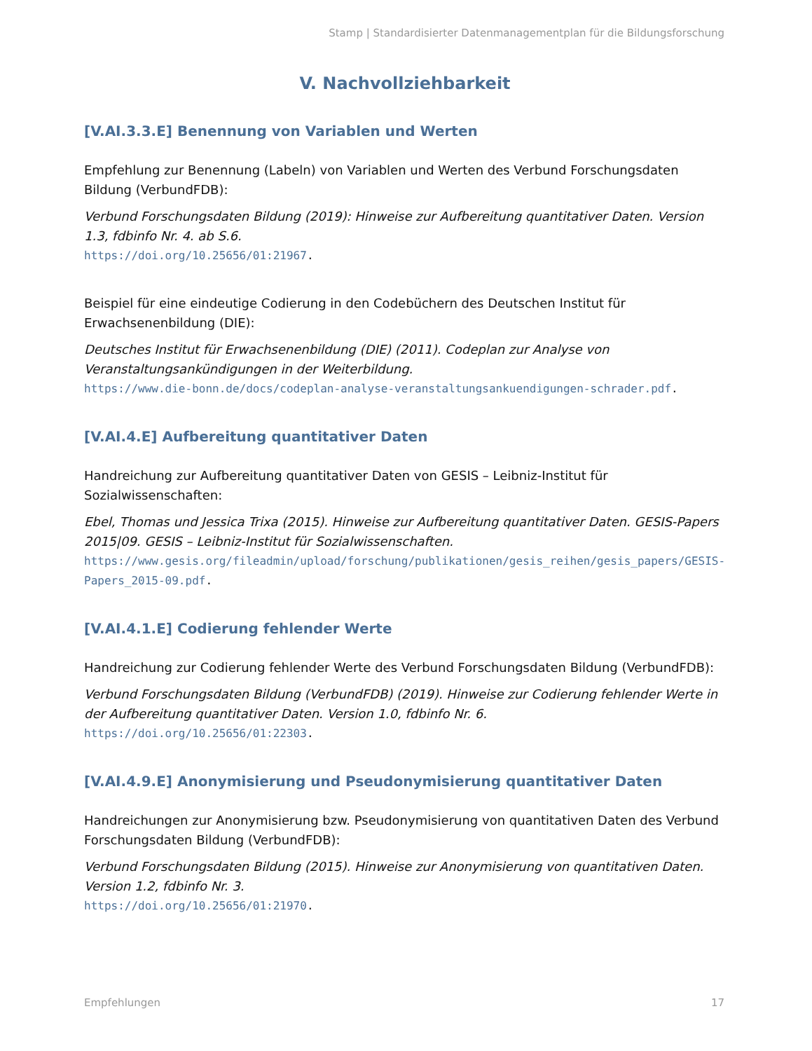Stamp | Standardisierter Datenmanagementplan für die Bildungsforschung
V. Nachvollziehbarkeit
[V.AI.3.3.E] Benennung von Variablen und Werten
Empfehlung zur Benennung (Labeln) von Variablen und Werten des Verbund Forschungsdaten Bildung (VerbundFDB):
Verbund Forschungsdaten Bildung (2019): Hinweise zur Aufbereitung quantitativer Daten. Version 1.3, fdbinfo Nr. 4. ab S.6.
https://doi.org/10.25656/01:21967.
Beispiel für eine eindeutige Codierung in den Codebüchern des Deutschen Institut für Erwachsenenbildung (DIE):
Deutsches Institut für Erwachsenenbildung (DIE) (2011). Codeplan zur Analyse von Veranstaltungsankündigungen in der Weiterbildung.
https://www.die-bonn.de/docs/codeplan-analyse-veranstaltungsankuendigungen-schrader.pdf.
[V.AI.4.E] Aufbereitung quantitativer Daten
Handreichung zur Aufbereitung quantitativer Daten von GESIS – Leibniz-Institut für Sozialwissenschaften:
Ebel, Thomas und Jessica Trixa (2015). Hinweise zur Aufbereitung quantitativer Daten. GESIS-Papers 2015|09. GESIS – Leibniz-Institut für Sozialwissenschaften.
https://www.gesis.org/fileadmin/upload/forschung/publikationen/gesis_reihen/gesis_papers/GESIS-Papers_2015-09.pdf.
[V.AI.4.1.E] Codierung fehlender Werte
Handreichung zur Codierung fehlender Werte des Verbund Forschungsdaten Bildung (VerbundFDB):
Verbund Forschungsdaten Bildung (VerbundFDB) (2019). Hinweise zur Codierung fehlender Werte in der Aufbereitung quantitativer Daten. Version 1.0, fdbinfo Nr. 6.
https://doi.org/10.25656/01:22303.
[V.AI.4.9.E] Anonymisierung und Pseudonymisierung quantitativer Daten
Handreichungen zur Anonymisierung bzw. Pseudonymisierung von quantitativen Daten des Verbund Forschungsdaten Bildung (VerbundFDB):
Verbund Forschungsdaten Bildung (2015). Hinweise zur Anonymisierung von quantitativen Daten. Version 1.2, fdbinfo Nr. 3.
https://doi.org/10.25656/01:21970.
Empfehlungen 17